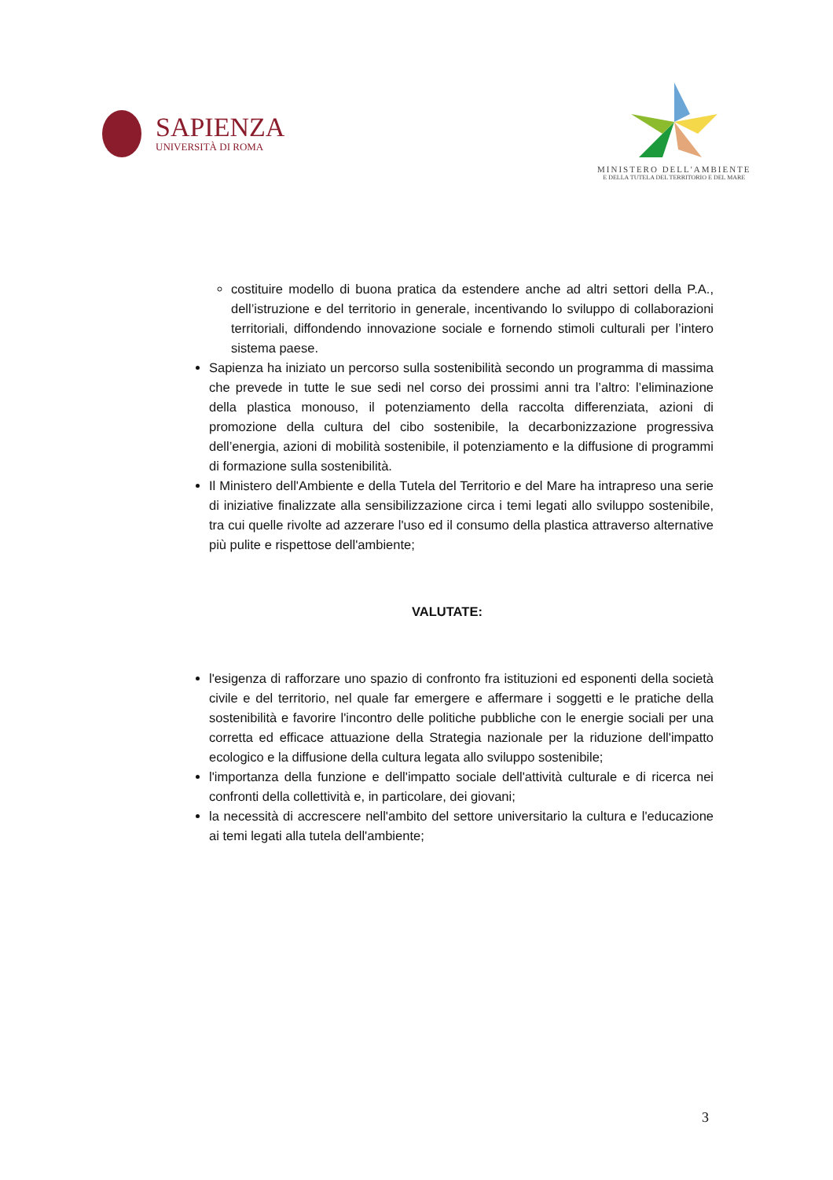SAPIENZA
UNIVERSITÀ DI ROMA
MINISTERO DELL'AMBIENTE
E DELLA TUTELA DEL TERRITORIO E DEL MARE
costituire modello di buona pratica da estendere anche ad altri settori della P.A., dell’istruzione e del territorio in generale, incentivando lo sviluppo di collaborazioni territoriali, diffondendo innovazione sociale e fornendo stimoli culturali per l’intero sistema paese.
Sapienza ha iniziato un percorso sulla sostenibilità secondo un programma di massima che prevede in tutte le sue sedi nel corso dei prossimi anni tra l’altro: l’eliminazione della plastica monouso, il potenziamento della raccolta differenziata, azioni di promozione della cultura del cibo sostenibile, la decarbonizzazione progressiva dell’energia, azioni di mobilità sostenibile, il potenziamento e la diffusione di programmi di formazione sulla sostenibilità.
Il Ministero dell'Ambiente e della Tutela del Territorio e del Mare ha intrapreso una serie di iniziative finalizzate alla sensibilizzazione circa i temi legati allo sviluppo sostenibile, tra cui quelle rivolte ad azzerare l'uso ed il consumo della plastica attraverso alternative più pulite e rispettose dell'ambiente;
VALUTATE:
l'esigenza di rafforzare uno spazio di confronto fra istituzioni ed esponenti della società civile e del territorio, nel quale far emergere e affermare i soggetti e le pratiche della sostenibilità e favorire l'incontro delle politiche pubbliche con le energie sociali per una corretta ed efficace attuazione della Strategia nazionale per la riduzione dell'impatto ecologico e la diffusione della cultura legata allo sviluppo sostenibile;
l'importanza della funzione e dell'impatto sociale dell'attività culturale e di ricerca nei confronti della collettività e, in particolare, dei giovani;
la necessità di accrescere nell'ambito del settore universitario la cultura e l'educazione ai temi legati alla tutela dell'ambiente;
3